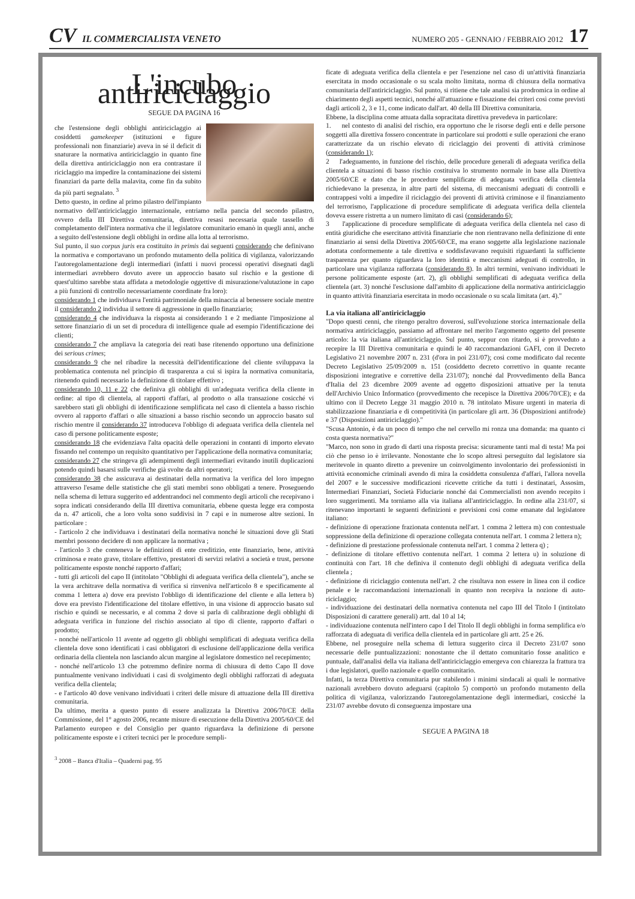CV IL COMMERCIALISTA VENETO NUMERO 205 - GENNAIO / FEBBRAIO 2012 17
L'incubo antiriciclaggio
SEGUE DA PAGINA 16
che l'estensione degli obblighi antiriciclaggio ai cosiddetti gamekeeper (istituzioni e figure professionali non finanziarie) aveva in sé il deficit di snaturare la normativa antiriciclaggio in quanto fine della direttiva antiriciclaggio non era contrastare il riciclaggio ma impedire la contaminazione dei sistemi finanziari da parte della malavita, come fin da subito da più parti segnalato. <sup>3</sup>
Detto questo, in ordine al primo pilastro dell'impianto normativo dell'antiriciclaggio internazionale, entriamo nella pancia del secondo pilastro, ovvero della III Direttiva comunitaria, direttiva resasi necessaria quale tassello di completamento dell'intera normativa che il legislatore comunitario emanò in quegli anni, anche a seguito dell'estensione degli obblighi in ordine alla lotta al terrorismo.
Sul punto, il suo corpus juris era costituito in primis dai seguenti considerando che definivano la normativa e comportavano un profondo mutamento della politica di vigilanza, valorizzando l'autoregolamentazione degli intermediari (infatti i nuovi processi operativi disegnati dagli intermediari avrebbero dovuto avere un approccio basato sul rischio e la gestione di quest'ultimo sarebbe stata affidata a metodologie oggettive di misurazione/valutazione in capo a più funzioni di controllo necessariamente coordinate fra loro):
considerando 1 che individuava l'entità patrimoniale della minaccia al benessere sociale mentre il considerando 2 individua il settore di aggressione in quello finanziario;
considerando 4 che individuava la risposta ai considerando 1 e 2 mediante l'imposizione al settore finanziario di un set di procedura di intelligence quale ad esempio l'identificazione dei clienti;
considerando 7 che ampliava la categoria dei reati base ritenendo opportuno una definizione dei serious crimes;
considerando 9 che nel ribadire la necessità dell'identificazione del cliente sviluppava la problematica contenuta nel principio di trasparenza a cui si ispira la normativa comunitaria, ritenendo quindi necessario la definizione di titolare effettivo ;
considerando 10, 11 e 22 che definiva gli obblighi di un'adeguata verifica della cliente in ordine: al tipo di clientela, al rapporti d'affari, al prodotto o alla transazione cosicché vi sarebbero stati gli obblighi di identificazione semplificata nel caso di clientela a basso rischio ovvero al rapporto d'affari o alle situazioni a basso rischio secondo un approccio basato sul rischio mentre il considerando 37 introduceva l'obbligo di adeguata verifica della clientela nel caso di persone politicamente esposte;
considerando 18 che evidenziava l'alta opacità delle operazioni in contanti di importo elevato fissando nel contempo un requisito quantitativo per l'applicazione della normativa comunitaria;
considerando 27 che stringeva gli adempimenti degli intermediari evitando inutili duplicazioni potendo quindi basarsi sulle verifiche già svolte da altri operatori;
considerando 38 che assicurava ai destinatari della normativa la verifica del loro impegno attraverso l'esame delle statistiche che gli stati membri sono obbligati a tenere. Proseguendo nella schema di lettura suggerito ed addentrandoci nel commento degli articoli che recepivano i sopra indicati considerando della III direttiva comunitaria, ebbene questa legge era composta da n. 47 articoli, che a loro volta sono suddivisi in 7 capi e in numerose altre sezioni. In particolare :
- l'articolo 2 che individuava i destinatari della normativa nonché le situazioni dove gli Stati membri possono decidere di non applicare la normativa ;
- l'articolo 3 che conteneva le definizioni di ente creditizio, ente finanziario, bene, attività criminosa e reato grave, titolare effettivo, prestatori di servizi relativi a società e trust, persone politicamente esposte nonché rapporto d'affari;
- tutti gli articoli del capo II (intitolato "Obblighi di adeguata verifica della clientela"), anche se la vera architrave della normativa di verifica si rinveniva nell'articolo 8 e specificamente al comma 1 lettera a) dove era previsto l'obbligo di identificazione del cliente e alla lettera b) dove era previsto l'identificazione del titolare effettivo, in una visione di approccio basato sul rischio e quindi se necessario, e al comma 2 dove si parla di calibrazione degli obblighi di adeguata verifica in funzione del rischio associato al tipo di cliente, rapporto d'affari o prodotto;
- nonché nell'articolo 11 avente ad oggetto gli obblighi semplificati di adeguata verifica della clientela dove sono identificati i casi obbligatori di esclusione dell'applicazione della verifica ordinaria della clientela non lasciando alcun margine al legislatore domestico nel recepimento;
- nonché nell'articolo 13 che potremmo definire norma di chiusura di detto Capo II dove puntualmente venivano individuati i casi di svolgimento degli obblighi rafforzati di adeguata verifica della clientela;
- e l'articolo 40 dove venivano individuati i criteri delle misure di attuazione della III direttiva comunitaria.
Da ultimo, merita a questo punto di essere analizzata la Direttiva 2006/70/CE della Commissione, del 1° agosto 2006, recante misure di esecuzione della Direttiva 2005/60/CE del Parlamento europeo e del Consiglio per quanto riguardava la definizione di persone politicamente esposte e i criteri tecnici per le procedure sempli-
<sup>3</sup> 2008 – Banca d'Italia – Quaderni pag. 95
ficate di adeguata verifica della clientela e per l'esenzione nel caso di un'attività finanziaria esercitata in modo occasionale o su scala molto limitata, norma di chiusura della normativa comunitaria dell'antiriciclaggio. Sul punto, si ritiene che tale analisi sia prodromica in ordine al chiarimento degli aspetti tecnici, nonché all'attuazione e fissazione dei criteri così come previsti dagli articoli 2, 3 e 11, come indicato dall'art. 40 della III Direttiva comunitaria.
Ebbene, la disciplina come attuata dalla sopracitata direttiva prevedeva in particolare:
1. nel contesto di analisi del rischio, era opportuno che le risorse degli enti e delle persone soggetti alla direttiva fossero concentrate in particolare sui prodotti e sulle operazioni che erano caratterizzate da un rischio elevato di riciclaggio dei proventi di attività criminose (considerando 1);
2 l'adeguamento, in funzione del rischio, delle procedure generali di adeguata verifica della clientela a situazioni di basso rischio costituiva lo strumento normale in base alla Direttiva 2005/60/CE e dato che le procedure semplificate di adeguata verifica della clientela richiedevano la presenza, in altre parti del sistema, di meccanismi adeguati di controlli e contrappesi volti a impedire il riciclaggio dei proventi di attività criminose e il finanziamento del terrorismo, l'applicazione di procedure semplificate di adeguata verifica della clientela doveva essere ristretta a un numero limitato di casi (considerando 6);
3 l'applicazione di procedure semplificate di adeguata verifica della clientela nel caso di entità giuridiche che esercitano attività finanziarie che non rientravano nella definizione di ente finanziario ai sensi della Direttiva 2005/60/CE, ma erano soggette alla legislazione nazionale adottata conformemente a tale direttiva e soddisfavavano requisiti riguardanti la sufficiente trasparenza per quanto riguardava la loro identità e meccanismi adeguati di controllo, in particolare una vigilanza rafforzata (considerando 8). In altri termini, venivano individuati le persone politicamente esposte (art. 2), gli obblighi semplificati di adeguata verifica della clientela (art. 3) nonché l'esclusione dall'ambito di applicazione della normativa antiriciclaggio in quanto attività finanziaria esercitata in modo occasionale o su scala limitata (art. 4)."
La via italiana all'antiriciclaggio
"Dopo questi cenni, che ritengo peraltro doverosi, sull'evoluzione storica internazionale della normativa antiriciclaggio, passiamo ad affrontare nel merito l'argomento oggetto del presente articolo: la via italiana all'antiriciclaggio. Sul punto, seppur con ritardo, si è provveduto a recepire la III Direttiva comunitaria e quindi le 40 raccomandazioni GAFI, con il Decreto Legislativo 21 novembre 2007 n. 231 (d'ora in poi 231/07); così come modificato dal recente Decreto Legislativo 25/09/2009 n. 151 (cosiddetto decreto correttivo in quante recante disposizioni integrative e correttive della 231/07); nonché dal Provvedimento della Banca d'Italia del 23 dicembre 2009 avente ad oggetto disposizioni attuative per la tenuta dell'Archivio Unico Informatico (provvedimento che recepisce la Direttiva 2006/70/CE); e da ultimo con il Decreto Legge 31 maggio 2010 n. 78 intitolato Misure urgenti in materia di stabilizzazione finanziaria e di competitività (in particolare gli artt. 36 (Disposizioni antifrode) e 37 (Disposizioni antiriciclaggio)."
"Scusa Antonio, è da un poco di tempo che nel cervello mi ronza una domanda: ma quanto ci costa questa normativa?"
"Marco, non sono in grado di darti una risposta precisa: sicuramente tanti mal di testa! Ma poi ciò che penso io è irrilevante. Nonostante che lo scopo altresì perseguito dal legislatore sia meritevole in quanto diretto a prevenire un coinvolgimento involontario dei professionisti in attività economiche criminali avendo di mira la cosiddetta consulenza d'affari, l'allora novella del 2007 e le successive modificazioni ricevette critiche da tutti i destinatari, Assosim, Intermediari Finanziari, Società Fiduciarie nonché dai Commercialisti non avendo recepito i loro suggerimenti. Ma torniamo alla via italiana all'antiriciclaggio. In ordine alla 231/07, si ritenevano importanti le seguenti definizioni e previsioni così come emanate dal legislatore italiano:
- definizione di operazione frazionata contenuta nell'art. 1 comma 2 lettera m) con contestuale soppressione della definizione di operazione collegata contenuta nell'art. 1 comma 2 lettera n);
- definizione di prestazione professionale contenuta nell'art. 1 comma 2 lettera q) ;
- definizione di titolare effettivo contenuta nell'art. 1 comma 2 lettera u) in soluzione di continuità con l'art. 18 che definiva il contenuto degli obblighi di adeguata verifica della clientela ;
- definizione di riciclaggio contenuta nell'art. 2 che risultava non essere in linea con il codice penale e le raccomandazioni internazionali in quanto non recepiva la nozione di auto-riciclaggio;
- individuazione dei destinatari della normativa contenuta nel capo III del Titolo I (intitolato Disposizioni di carattere generali) artt. dal 10 al 14;
- individuazione contenuta nell'intero capo I del Titolo II degli obblighi in forma semplifica e/o rafforzata di adeguata di verifica della clientela ed in particolare gli artt. 25 e 26.
Ebbene, nel proseguire nella schema di lettura suggerito circa il Decreto 231/07 sono necessarie delle puntualizzazioni: nonostante che il dettato comunitario fosse analitico e puntuale, dall'analisi della via italiana dell'antiriciclaggio emergeva con chiarezza la frattura tra i due legislatori, quello nazionale e quello comunitario.
Infatti, la terza Direttiva comunitaria pur stabilendo i minimi sindacali ai quali le normative nazionali avrebbero dovuto adeguarsi (capitolo 5) comportò un profondo mutamento della politica di vigilanza, valorizzando l'autoregolamentazione degli intermediari, cosicché la 231/07 avrebbe dovuto di conseguenza impostare una
SEGUE A PAGINA 18